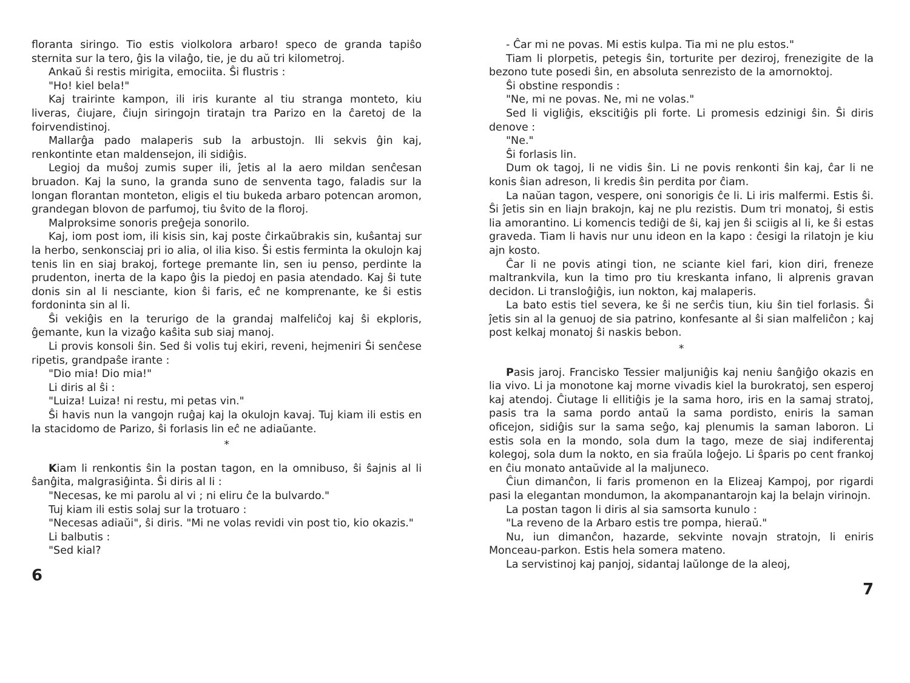floranta siringo. Tio estis violkolora arbaro! speco de granda tapiŝo sternita sur la tero, ĝis la vilaĝo, tie, je du aŭ tri kilometroj.
Ankaŭ ŝi restis mirigita, emociita. Ŝi flustris :
"Ho! kiel bela!"
Kaj trairinte kampon, ili iris kurante al tiu stranga monteto, kiu liveras, ĉiujare, ĉiujn siringojn tiratajn tra Parizo en la ĉaretoj de la foirvendistinoj.
Mallarĝa pado malaperis sub la arbustojn. Ili sekvis ĝin kaj, renkontinte etan maldensejon, ili sidiĝis.
Legioj da muŝoj zumis super ili, ĵetis al la aero mildan senĉesan bruadon. Kaj la suno, la granda suno de senventa tago, faladis sur la longan florantan monteton, eligis el tiu bukeda arbaro potencan aromon, grandegan blovon de parfumoj, tiu ŝvito de la floroj.
Malproksime sonoris preĝeja sonorilo.
Kaj, iom post iom, ili kisis sin, kaj poste ĉirkaŭbrakis sin, kuŝantaj sur la herbo, senkonsciaj pri io alia, ol ilia kiso. Ŝi estis ferminta la okulojn kaj tenis lin en siaj brakoj, fortege premante lin, sen iu penso, perdinte la prudenton, inerta de la kapo ĝis la piedoj en pasia atendado. Kaj ŝi tute donis sin al li nesciante, kion ŝi faris, eĉ ne komprenante, ke ŝi estis fordoninta sin al li.
Ŝi vekiĝis en la terurigo de la grandaj malfeliĉoj kaj ŝi ekploris, ĝemante, kun la vizaĝo kaŝita sub siaj manoj.
Li provis konsoli ŝin. Sed ŝi volis tuj ekiri, reveni, hejmeniri Ŝi senĉese ripetis, grandpaŝe irante :
"Dio mia! Dio mia!"
Li diris al ŝi :
"Luiza! Luiza! ni restu, mi petas vin."
Ŝi havis nun la vangojn ruĝaj kaj la okulojn kavaj. Tuj kiam ili estis en la stacidomo de Parizo, ŝi forlasis lin eĉ ne adiaŭante.
*
Kiam li renkontis ŝin la postan tagon, en la omnibuso, ŝi ŝajnis al li ŝanĝita, malgrasiĝinta. Ŝi diris al li :
"Necesas, ke mi parolu al vi ; ni eliru ĉe la bulvardo."
Tuj kiam ili estis solaj sur la trotuaro :
"Necesas adiaŭi", ŝi diris. "Mi ne volas revidi vin post tio, kio okazis."
Li balbutis :
"Sed kial?
6
- Ĉar mi ne povas. Mi estis kulpa. Tia mi ne plu estos."
Tiam li plorpetis, petegis ŝin, torturite per deziroj, frenezigite de la bezono tute posedi ŝin, en absoluta senrezisto de la amornoktoj.
Ŝi obstine respondis :
"Ne, mi ne povas. Ne, mi ne volas."
Sed li vigliĝis, ekscitiĝis pli forte. Li promesis edzinigi ŝin. Ŝi diris denove :
"Ne."
Ŝi forlasis lin.
Dum ok tagoj, li ne vidis ŝin. Li ne povis renkonti ŝin kaj, ĉar li ne konis ŝian adreson, li kredis ŝin perdita por ĉiam.
La naŭan tagon, vespere, oni sonorigis ĉe li. Li iris malfermi. Estis ŝi. Ŝi ĵetis sin en liajn brakojn, kaj ne plu rezistis. Dum tri monatoj, ŝi estis lia amorantino. Li komencis tediĝi de ŝi, kaj jen ŝi sciigis al li, ke ŝi estas graveda. Tiam li havis nur unu ideon en la kapo : ĉesigi la rilatojn je kiu ajn kosto.
Ĉar li ne povis atingi tion, ne sciante kiel fari, kion diri, freneze maltrankvila, kun la timo pro tiu kreskanta infano, li alprenis gravan decidon. Li transloĝiĝis, iun nokton, kaj malaperis.
La bato estis tiel severa, ke ŝi ne serĉis tiun, kiu ŝin tiel forlasis. Ŝi ĵetis sin al la genuoj de sia patrino, konfesante al ŝi sian malfeliĉon ; kaj post kelkaj monatoj ŝi naskis bebon.
*
Pasis jaroj. Francisko Tessier maljuniĝis kaj neniu ŝanĝiĝo okazis en lia vivo. Li ja monotone kaj morne vivadis kiel la burokratoj, sen esperoj kaj atendoj. Ĉiutage li ellitiĝis je la sama horo, iris en la samaj stratoj, pasis tra la sama pordo antaŭ la sama pordisto, eniris la saman oficejon, sidiĝis sur la sama seĝo, kaj plenumis la saman laboron. Li estis sola en la mondo, sola dum la tago, meze de siaj indiferentaj kolegoj, sola dum la nokto, en sia fraŭla loĝejo. Li ŝparis po cent frankoj en ĉiu monato antaŭvide al la maljuneco.
Ĉiun dimanĉon, li faris promenon en la Elizeaj Kampoj, por rigardi pasi la elegantan mondumon, la akompanantarojn kaj la belajn virinojn.
La postan tagon li diris al sia samsorta kunulo :
"La reveno de la Arbaro estis tre pompa, hieraŭ."
Nu, iun dimanĉon, hazarde, sekvinte novajn stratojn, li eniris Monceau-parkon. Estis hela somera mateno.
La servistinoj kaj panjoj, sidantaj laŭlonge de la aleoj,
7